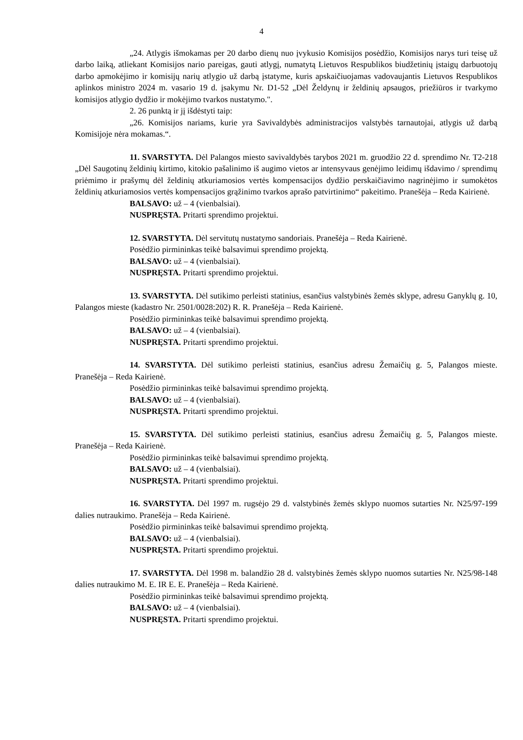4
„24. Atlygis išmokamas per 20 darbo dienų nuo įvykusio Komisijos posėdžio, Komisijos narys turi teisę už darbo laiką, atliekant Komisijos nario pareigas, gauti atlygį, numatytą Lietuvos Respublikos biudžetinių įstaigų darbuotojų darbo apmokėjimo ir komisijų narių atlygio už darbą įstatyme, kuris apskaičiuojamas vadovaujantis Lietuvos Respublikos aplinkos ministro 2024 m. vasario 19 d. įsakymu Nr. D1-52 „Dėl Želdynų ir želdinių apsaugos, priežiūros ir tvarkymo komisijos atlygio dydžio ir mokėjimo tvarkos nustatymo.".
2. 26 punktą ir jį išdėstyti taip:
„26. Komisijos nariams, kurie yra Savivaldybės administracijos valstybės tarnautojai, atlygis už darbą Komisijoje nėra mokamas.“.
11. SVARSTYTA. Dėl Palangos miesto savivaldybės tarybos 2021 m. gruodžio 22 d. sprendimo Nr. T2-218 „Dėl Saugotinų želdinių kirtimo, kitokio pašalinimo iš augimo vietos ar intensyvaus genėjimo leidimų išdavimo / sprendimų priėmimo ir prašymų dėl želdinių atkuriamosios vertės kompensacijos dydžio perskaičiavimo nagrinėjimo ir sumokėtos želdinių atkuriamosios vertės kompensacijos grąžinimo tvarkos aprašo patvirtinimo“ pakeitimo. Pranešėja – Reda Kairienė.
BALSAVO: už – 4 (vienbalsiai).
NUSPRĘSTA. Pritarti sprendimo projektui.
12. SVARSTYTA. Dėl servitutų nustatymo sandoriais. Pranešėja – Reda Kairienė.
Posėdžio pirmininkas teikė balsavimui sprendimo projektą.
BALSAVO: už – 4 (vienbalsiai).
NUSPRĘSTA. Pritarti sprendimo projektui.
13. SVARSTYTA. Dėl sutikimo perleisti statinius, esančius valstybinės žemės sklype, adresu Ganyklų g. 10, Palangos mieste (kadastro Nr. 2501/0028:202) R. R. Pranešėja – Reda Kairienė.
Posėdžio pirmininkas teikė balsavimui sprendimo projektą.
BALSAVO: už – 4 (vienbalsiai).
NUSPRĘSTA. Pritarti sprendimo projektui.
14. SVARSTYTA. Dėl sutikimo perleisti statinius, esančius adresu Žemaičių g. 5, Palangos mieste. Pranešėja – Reda Kairienė.
Posėdžio pirmininkas teikė balsavimui sprendimo projektą.
BALSAVO: už – 4 (vienbalsiai).
NUSPRĘSTA. Pritarti sprendimo projektui.
15. SVARSTYTA. Dėl sutikimo perleisti statinius, esančius adresu Žemaičių g. 5, Palangos mieste. Pranešėja – Reda Kairienė.
Posėdžio pirmininkas teikė balsavimui sprendimo projektą.
BALSAVO: už – 4 (vienbalsiai).
NUSPRĘSTA. Pritarti sprendimo projektui.
16. SVARSTYTA. Dėl 1997 m. rugsėjo 29 d. valstybinės žemės sklypo nuomos sutarties Nr. N25/97-199 dalies nutraukimo. Pranešėja – Reda Kairienė.
Posėdžio pirmininkas teikė balsavimui sprendimo projektą.
BALSAVO: už – 4 (vienbalsiai).
NUSPRĘSTA. Pritarti sprendimo projektui.
17. SVARSTYTA. Dėl 1998 m. balandžio 28 d. valstybinės žemės sklypo nuomos sutarties Nr. N25/98-148 dalies nutraukimo M. E. IR E. E. Pranešėja – Reda Kairienė.
Posėdžio pirmininkas teikė balsavimui sprendimo projektą.
BALSAVO: už – 4 (vienbalsiai).
NUSPRĘSTA. Pritarti sprendimo projektui.